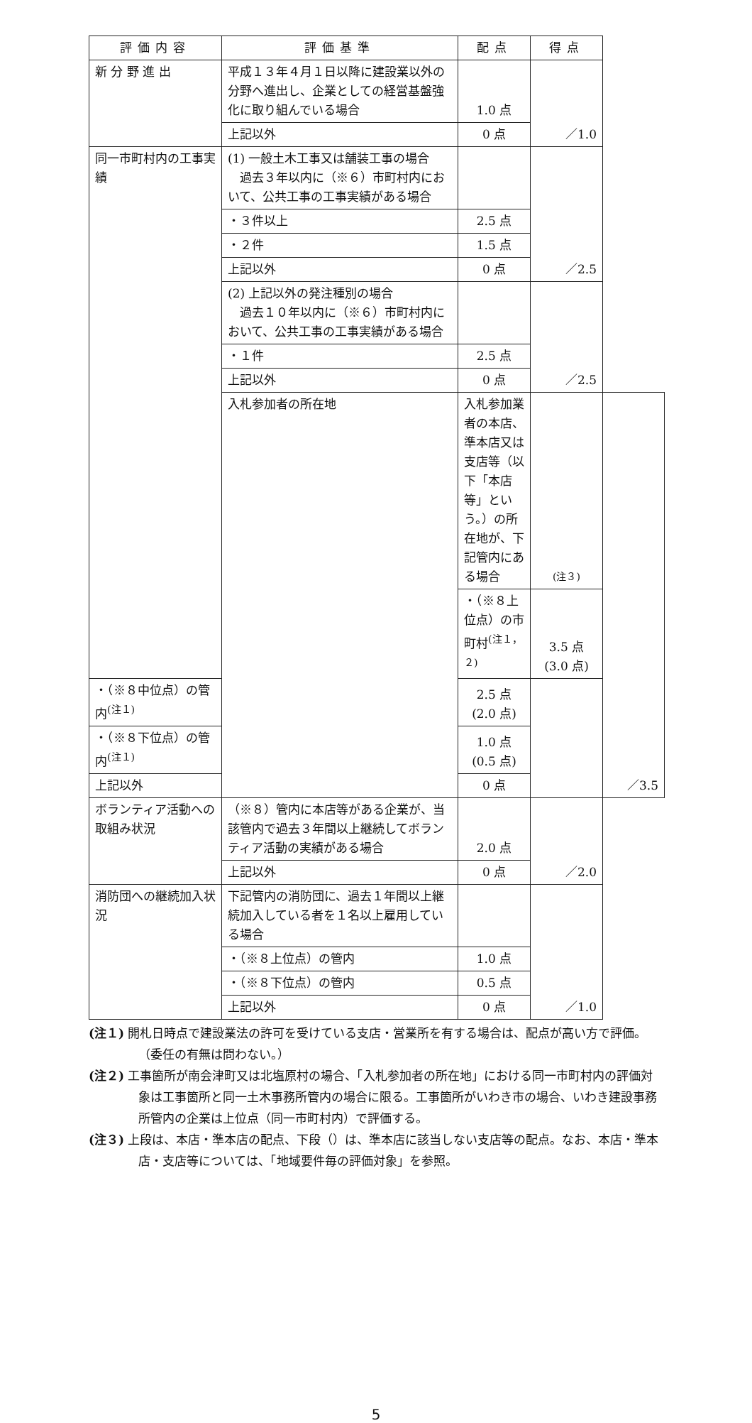| 評価内容 | 評価基準 | 配点 | 得点 | |
| --- | --- | --- | --- | --- |
| 新 分 野 進 出 | 平成１３年４月１日以降に建設業以外の分野へ進出し、企業としての経営基盤強化に取り組んでいる場合 | 1.0 点 | ／1.0 | |
| | 上記以外 | 0 点 | | |
| 同一市町村内の工事実績 | (1) 一般土木工事又は舗装工事の場合 過去３年以内に（※６）市町村内において、公共工事の工事実績がある場合 | | ／2.5 | |
| | ・３件以上 | 2.5 点 | | |
| | ・２件 | 1.5 点 | | |
| | 上記以外 | 0 点 | | |
| | (2) 上記以外の発注種別の場合 過去１０年以内に（※６）市町村内において、公共工事の工事実績がある場合 | | ／2.5 | |
| | ・１件 | 2.5 点 | | |
| | 上記以外 | 0 点 | | |
| | 入札参加者の所在地 | 入札参加業者の本店、準本店又は支店等（以下「本店等」という。）の所在地が、下記管内にある場合 | (注３) | ／3.5 |
| | | ・（※８上位点）の市町村<sup>(注１，２)</sup> | 3.5 点 (3.0 点) | |
| ・（※８中位点）の管内<sup>(注１)</sup> | | 2.5 点 (2.0 点) | | |
| ・（※８下位点）の管内<sup>(注１)</sup> | | 1.0 点 (0.5 点) | | |
| 上記以外 | | 0 点 | | |
| ボランティア活動への取組み状況 | （※８）管内に本店等がある企業が、当該管内で過去３年間以上継続してボランティア活動の実績がある場合 | 2.0 点 | ／2.0 | |
| | 上記以外 | 0 点 | | |
| 消防団への継続加入状況 | 下記管内の消防団に、過去１年間以上継続加入している者を１名以上雇用している場合 | | ／1.0 | |
| | ・（※８上位点）の管内 | 1.0 点 | | |
| | ・（※８下位点）の管内 | 0.5 点 | | |
| | 上記以外 | 0 点 | | |
(注１) 開札日時点で建設業法の許可を受けている支店・営業所を有する場合は、配点が高い方で評価。（委任の有無は問わない。）
(注２) 工事箇所が南会津町又は北塩原村の場合、「入札参加者の所在地」における同一市町村内の評価対象は工事箇所と同一土木事務所管内の場合に限る。工事箇所がいわき市の場合、いわき建設事務所管内の企業は上位点（同一市町村内）で評価する。
(注３) 上段は、本店・準本店の配点、下段（）は、準本店に該当しない支店等の配点。なお、本店・準本店・支店等については、「地域要件毎の評価対象」を参照。
5